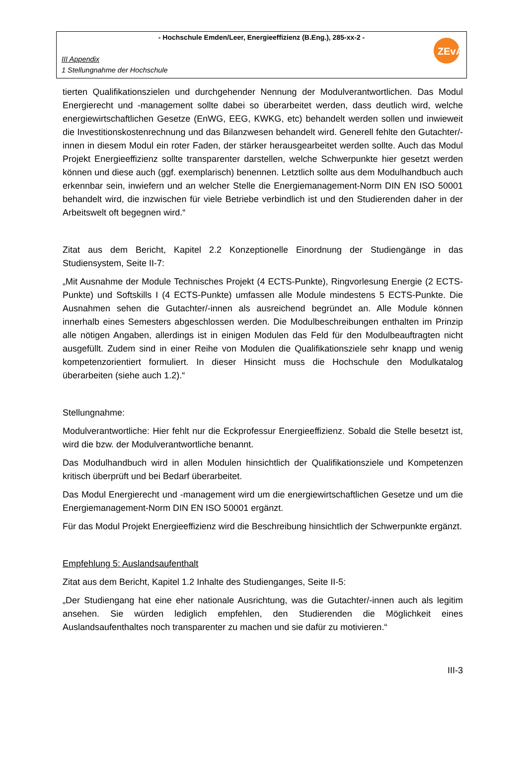- Hochschule Emden/Leer, Energieeffizienz (B.Eng.), 285-xx-2 -
III Appendix
1 Stellungnahme der Hochschule
ZEvA
tierten Qualifikationszielen und durchgehender Nennung der Modulverantwortlichen. Das Modul Energierecht und -management sollte dabei so überarbeitet werden, dass deutlich wird, welche energiewirtschaftlichen Gesetze (EnWG, EEG, KWKG, etc) behandelt werden sollen und inwieweit die Investitionskostenrechnung und das Bilanzwesen behandelt wird. Generell fehlte den Gutachter/-innen in diesem Modul ein roter Faden, der stärker herausgearbeitet werden sollte. Auch das Modul Projekt Energieeffizienz sollte transparenter darstellen, welche Schwerpunkte hier gesetzt werden können und diese auch (ggf. exemplarisch) benennen. Letztlich sollte aus dem Modulhandbuch auch erkennbar sein, inwiefern und an welcher Stelle die Energiemanagement-Norm DIN EN ISO 50001 behandelt wird, die inzwischen für viele Betriebe verbindlich ist und den Studierenden daher in der Arbeitswelt oft begegnen wird.“
Zitat aus dem Bericht, Kapitel 2.2 Konzeptionelle Einordnung der Studiengänge in das Studiensystem, Seite II-7:
„Mit Ausnahme der Module Technisches Projekt (4 ECTS-Punkte), Ringvorlesung Energie (2 ECTS-Punkte) und Softskills I (4 ECTS-Punkte) umfassen alle Module mindestens 5 ECTS-Punkte. Die Ausnahmen sehen die Gutachter/-innen als ausreichend begründet an. Alle Module können innerhalb eines Semesters abgeschlossen werden. Die Modulbeschreibungen enthalten im Prinzip alle nötigen Angaben, allerdings ist in einigen Modulen das Feld für den Modulbeauftragten nicht ausgefüllt. Zudem sind in einer Reihe von Modulen die Qualifikationsziele sehr knapp und wenig kompetenzorientiert formuliert. In dieser Hinsicht muss die Hochschule den Modulkatalog überarbeiten (siehe auch 1.2).“
Stellungnahme:
Modulverantwortliche: Hier fehlt nur die Eckprofessur Energieeffizienz. Sobald die Stelle besetzt ist, wird die bzw. der Modulverantwortliche benannt.
Das Modulhandbuch wird in allen Modulen hinsichtlich der Qualifikationsziele und Kompetenzen kritisch überprüft und bei Bedarf überarbeitet.
Das Modul Energierecht und -management wird um die energiewirtschaftlichen Gesetze und um die Energiemanagement-Norm DIN EN ISO 50001 ergänzt.
Für das Modul Projekt Energieeffizienz wird die Beschreibung hinsichtlich der Schwerpunkte ergänzt.
Empfehlung 5: Auslandsaufenthalt
Zitat aus dem Bericht, Kapitel 1.2 Inhalte des Studienganges, Seite II-5:
„Der Studiengang hat eine eher nationale Ausrichtung, was die Gutachter/-innen auch als legitim ansehen. Sie würden lediglich empfehlen, den Studierenden die Möglichkeit eines Auslandsaufenthaltes noch transparenter zu machen und sie dafür zu motivieren.“
III-3